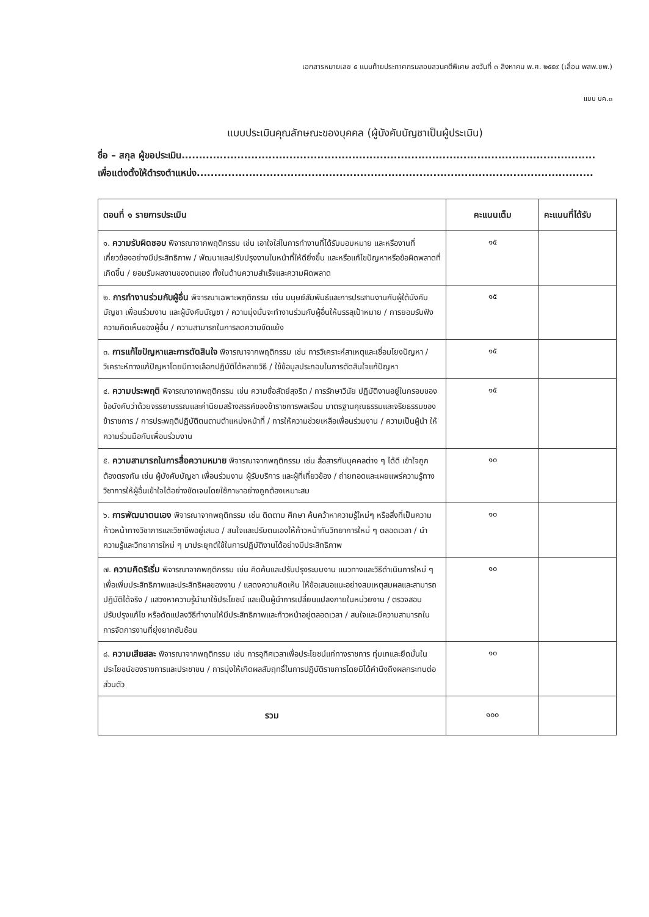เอกสารหมายเลข ๕ แนบท้ายประกาศกรมสอบสวนคดีพิเศษ ลงวันที่ ๓ สิงหาคม พ.ศ. ๒๕๕๙ (เลื่อน พสพ.ชพ.)
แบบ บค.๓
แบบประเมินคุณลักษณะของบุคคล (ผู้บังคับบัญชาเป็นผู้ประเมิน)
ชื่อ – สกุล ผู้ขอประเมิน.......................................................................................................................
เพื่อแต่งตั้งให้ดำรงตำแหน่ง..................................................................................................................
| ตอนที่ ๑ รายการประเมิน | คะแนนเต็ม | คะแนนที่ได้รับ |
| --- | --- | --- |
| ๑. ความรับผิดชอบ พิจารณาจากพฤติกรรม เช่น เอาใจใส่ในการทำงานที่ได้รับมอบหมาย และหรืองานที่เกี่ยวข้องอย่างมีประสิทธิภาพ / พัฒนาและปรับปรุงงานในหน้าที่ให้ดียิ่งขึ้น และหรือแก้ไขปัญหาหรือข้อผิดพลาดที่เกิดขึ้น / ยอมรับผลงานของตนเอง ทั้งในด้านความสำเร็จและความผิดพลาด | ๑๕ | |
| ๒. การทำงานร่วมกับผู้อื่น พิจารณาเฉพาะพฤติกรรม เช่น มนุษย์สัมพันธ์และการประสานงานกับผู้ใต้บังคับบัญชา เพื่อนร่วมงาน และผู้บังคับบัญชา / ความมุ่งมั่นจะทำงานร่วมกับผู้อื่นให้บรรลุเป้าหมาย / การยอมรับฟังความคิดเห็นของผู้อื่น / ความสามารถในการลดความขัดแย้ง | ๑๕ | |
| ๓. การแก้ไขปัญหาและการตัดสินใจ พิจารณาจากพฤติกรรม เช่น การวิเคราะห์สาเหตุและเชื่อมโยงปัญหา / วิเคราะห์ทางแก้ปัญหาโดยมีทางเลือกปฏิบัติได้หลายวิธี / ใช้ข้อมูลประกอบในการตัดสินใจแก้ปัญหา | ๑๕ | |
| ๔. ความประพฤติ พิจารณาจากพฤติกรรม เช่น ความซื่อสัตย์สุจริต / การรักษาวินัย ปฏิบัติงานอยู่ในกรอบของข้อบังคับว่าด้วยจรรยาบรรณและค่านิยมสร้างสรรค์ของข้าราชการพลเรือน มาตรฐานคุณธรรมและจริยธรรมของข้าราชการ / การประพฤติปฏิบัติตนตามตำแหน่งหน้าที่ / การให้ความช่วยเหลือเพื่อนร่วมงาน / ความเป็นผู้นำ ให้ความร่วมมือกับเพื่อนร่วมงาน | ๑๕ | |
| ๕. ความสามารถในการสื่อความหมาย พิจารณาจากพฤติกรรม เช่น สื่อสารกับบุคคลต่าง ๆ ได้ดี เข้าใจถูกต้องตรงกัน เช่น ผู้บังคับบัญชา เพื่อนร่วมงาน ผู้รับบริการ และผู้ที่เกี่ยวข้อง / ถ่ายทอดและเผยแพร่ความรู้ทางวิชาการให้ผู้อื่นเข้าใจได้อย่างชัดเจนโดยใช้ภาษาอย่างถูกต้องเหมาะสม | ๑๐ | |
| ๖. การพัฒนาตนเอง พิจารณาจากพฤติกรรม เช่น ติดตาม ศึกษา ค้นคว้าหาความรู้ใหม่ๆ หรือสิ่งที่เป็นความก้าวหน้าทางวิชาการและวิชาชีพอยู่เสมอ / สนใจและปรับตนเองให้ก้าวหน้าทันวิทยาการใหม่ ๆ ตลอดเวลา / นำความรู้และวิทยาการใหม่ ๆ มาประยุกต์ใช้ในการปฏิบัติงานได้อย่างมีประสิทธิภาพ | ๑๐ | |
| ๗. ความคิดริเริ่ม พิจารณาจากพฤติกรรม เช่น คิดค้นและปรับปรุงระบบงาน แนวทางและวิธีดำเนินการใหม่ ๆ เพื่อเพิ่มประสิทธิภาพและประสิทธิผลของงาน / แสดงความคิดเห็น ให้ข้อเสนอแนะอย่างสมเหตุสมผลและสามารถปฏิบัติได้จริง / แสวงหาความรู้นำมาใช้ประโยชน์ และเป็นผู้นำการเปลี่ยนแปลงภายในหน่วยงาน / ตรวจสอบ ปรับปรุงแก้ไข หรือดัดแปลงวิธีทำงานให้มีประสิทธิภาพและก้าวหน้าอยู่ตลอดเวลา / สนใจและมีความสามารถในการจัดการงานที่ยุ่งยากซับซ้อน | ๑๐ | |
| ๘. ความเสียสละ พิจารณาจากพฤติกรรม เช่น การอุทิศเวลาเพื่อประโยชน์แก่ทางราชการ ทุ่มเทและยึดมั่นในประโยชน์ของราชการและประชาชน / การมุ่งให้เกิดผลสัมฤทธิ์ในการปฏิบัติราชการโดยมิได้คำนึงถึงผลกระทบต่อส่วนตัว | ๑๐ | |
| รวม | ๑๐๐ | |